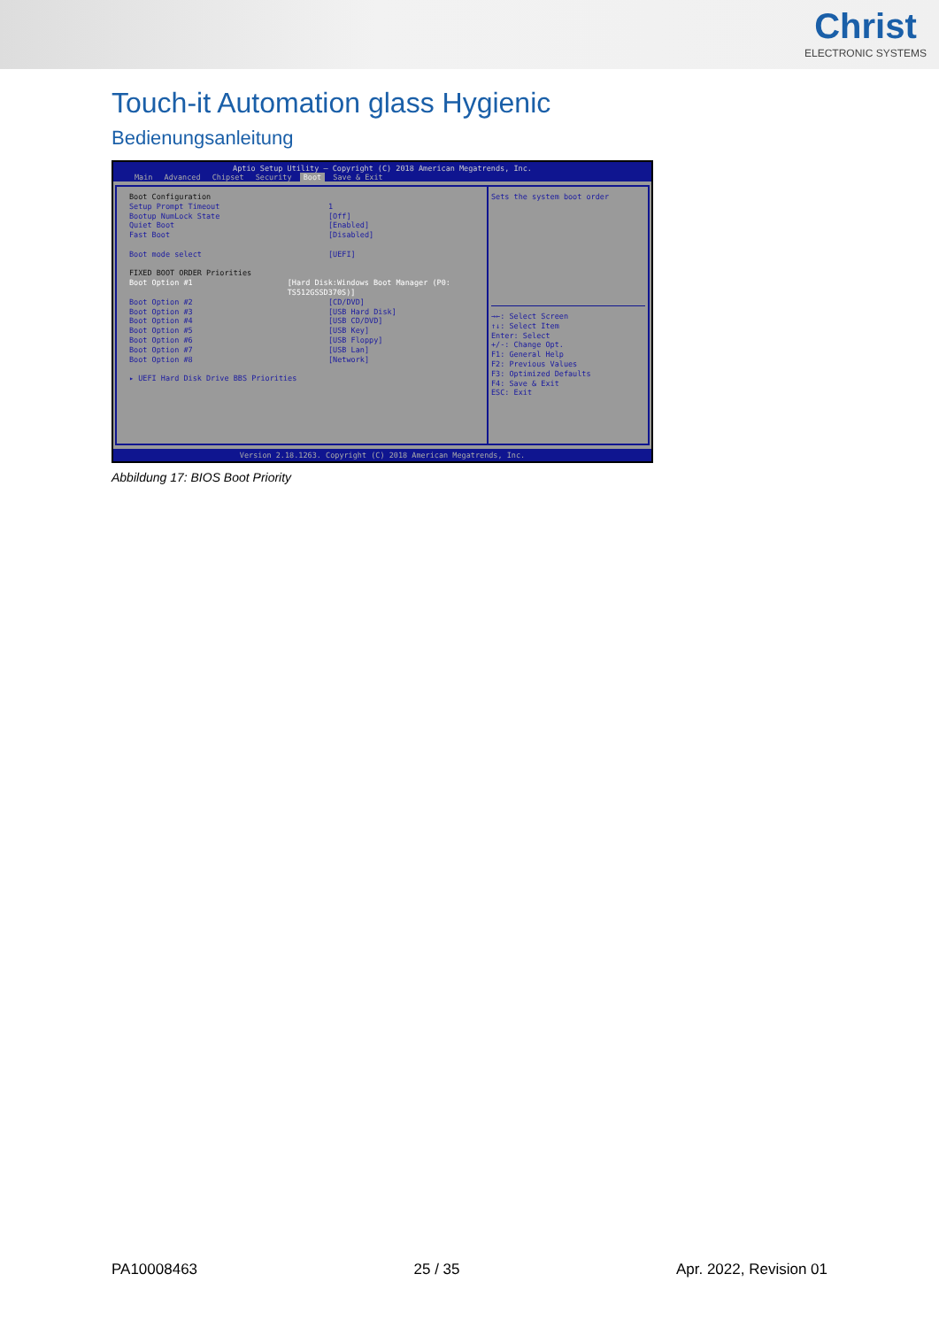Christ
ELECTRONIC SYSTEMS
Touch-it Automation glass Hygienic
Bedienungsanleitung
Aptio Setup Utility – Copyright (C) 2018 American Megatrends, Inc.
Main Advanced Chipset Security Boot Save & Exit
Boot Configuration
Setup Prompt Timeout 1
Bootup NumLock State [Off]
Quiet Boot [Enabled]
Fast Boot [Disabled]
Boot mode select [UEFI]
FIXED BOOT ORDER Priorities
Boot Option #1 [Hard Disk:Windows Boot Manager (P0: TS512GSSD370S)]
Boot Option #2 [CD/DVD]
Boot Option #3 [USB Hard Disk]
Boot Option #4 [USB CD/DVD]
Boot Option #5 [USB Key]
Boot Option #6 [USB Floppy]
Boot Option #7 [USB Lan]
Boot Option #8 [Network]
▸ UEFI Hard Disk Drive BBS Priorities
Sets the system boot order
→←: Select Screen
↑↓: Select Item
Enter: Select
+/-: Change Opt.
F1: General Help
F2: Previous Values
F3: Optimized Defaults
F4: Save & Exit
ESC: Exit
Version 2.18.1263. Copyright (C) 2018 American Megatrends, Inc.
Abbildung 17: BIOS Boot Priority
PA10008463 25 / 35 Apr. 2022, Revision 01